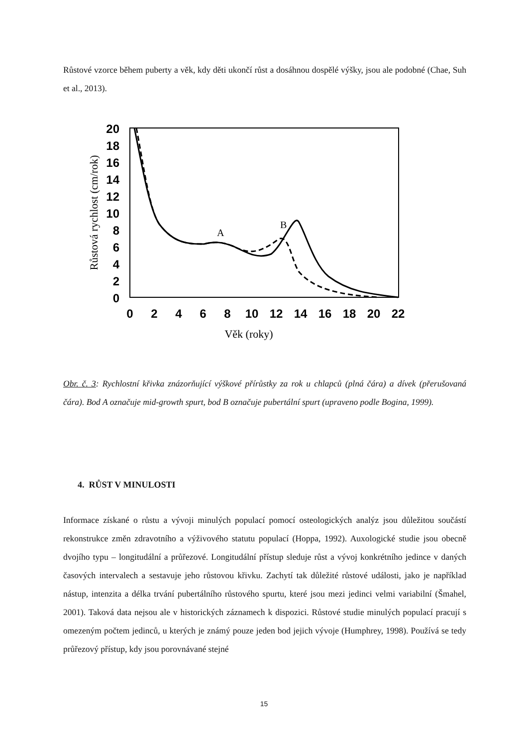Růstové vzorce během puberty a věk, kdy děti ukončí růst a dosáhnou dospělé výšky, jsou ale podobné (Chae, Suh et al., 2013).
20
18
16
14
12
10
8
6
4
2
0
0
2
4
6
8
10
12
14
16
18
20
22
Věk (roky)
Růstová rychlost (cm/rok)
A
B
Obr. č. 3: Rychlostní křivka znázorňující výškové přírůstky za rok u chlapců (plná čára) a dívek (přerušovaná čára). Bod A označuje mid-growth spurt, bod B označuje pubertální spurt (upraveno podle Bogina, 1999).
4. RŮST V MINULOSTI
Informace získané o růstu a vývoji minulých populací pomocí osteologických analýz jsou důležitou součástí rekonstrukce změn zdravotního a výživového statutu populací (Hoppa, 1992). Auxologické studie jsou obecně dvojího typu – longitudální a průřezové. Longitudální přístup sleduje růst a vývoj konkrétního jedince v daných časových intervalech a sestavuje jeho růstovou křivku. Zachytí tak důležité růstové události, jako je například nástup, intenzita a délka trvání pubertálního růstového spurtu, které jsou mezi jedinci velmi variabilní (Šmahel, 2001). Taková data nejsou ale v historických záznamech k dispozici. Růstové studie minulých populací pracují s omezeným počtem jedinců, u kterých je známý pouze jeden bod jejich vývoje (Humphrey, 1998). Používá se tedy průřezový přístup, kdy jsou porovnávané stejné
15